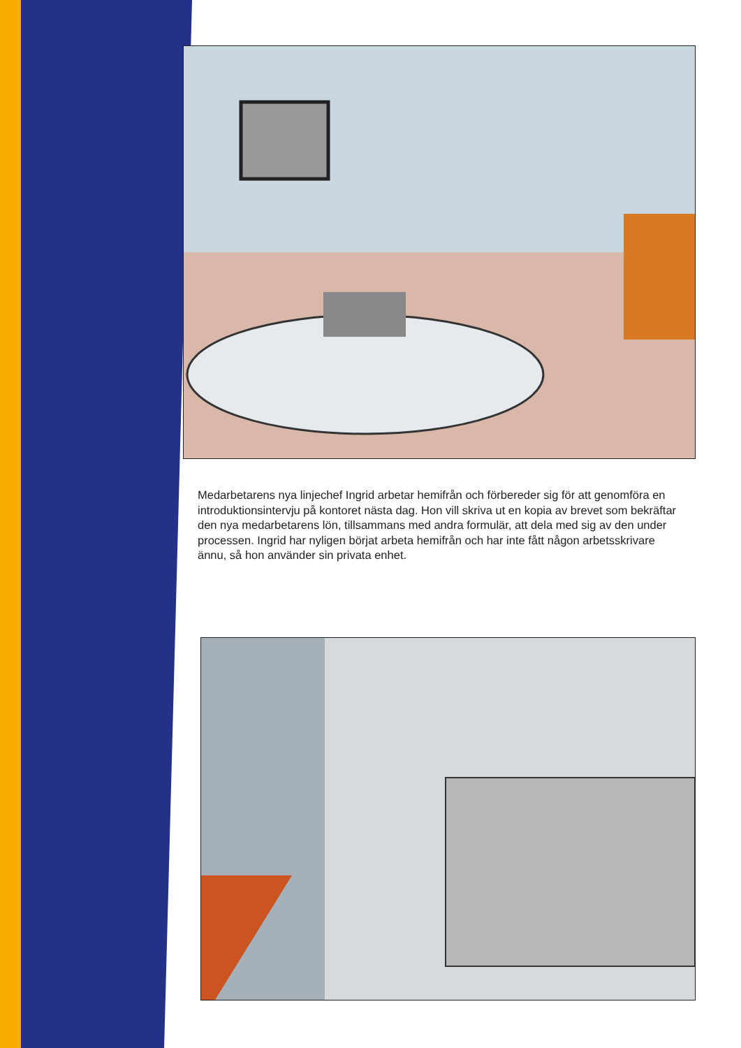Medarbetarens nya linjechef Ingrid arbetar hemifrån och förbereder sig för att genomföra en introduktionsintervju på kontoret nästa dag. Hon vill skriva ut en kopia av brevet som bekräftar den nya medarbetarens lön, tillsammans med andra formulär, att dela med sig av den under processen. Ingrid har nyligen börjat arbeta hemifrån och har inte fått någon arbetsskrivare ännu, så hon använder sin privata enhet.